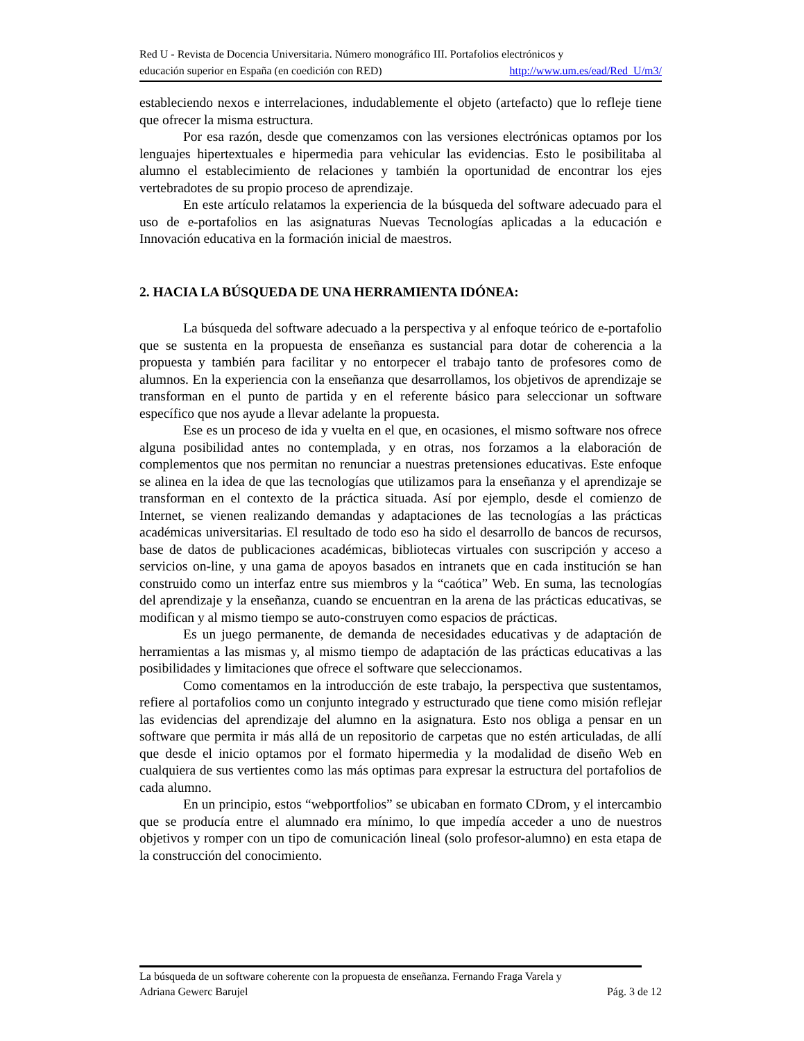Red U - Revista de Docencia Universitaria. Número monográfico III. Portafolios electrónicos y
educación superior en España (en coedición con RED) http://www.um.es/ead/Red_U/m3/
estableciendo nexos e interrelaciones, indudablemente el objeto (artefacto) que lo refleje tiene que ofrecer la misma estructura.
Por esa razón, desde que comenzamos con las versiones electrónicas optamos por los lenguajes hipertextuales e hipermedia para vehicular las evidencias. Esto le posibilitaba al alumno el establecimiento de relaciones y también la oportunidad de encontrar los ejes vertebradotes de su propio proceso de aprendizaje.
En este artículo relatamos la experiencia de la búsqueda del software adecuado para el uso de e-portafolios en las asignaturas Nuevas Tecnologías aplicadas a la educación e Innovación educativa en la formación inicial de maestros.
2. HACIA LA BÚSQUEDA DE UNA HERRAMIENTA IDÓNEA:
La búsqueda del software adecuado a la perspectiva y al enfoque teórico de e-portafolio que se sustenta en la propuesta de enseñanza es sustancial para dotar de coherencia a la propuesta y también para facilitar y no entorpecer el trabajo tanto de profesores como de alumnos. En la experiencia con la enseñanza que desarrollamos, los objetivos de aprendizaje se transforman en el punto de partida y en el referente básico para seleccionar un software específico que nos ayude a llevar adelante la propuesta.
Ese es un proceso de ida y vuelta en el que, en ocasiones, el mismo software nos ofrece alguna posibilidad antes no contemplada, y en otras, nos forzamos a la elaboración de complementos que nos permitan no renunciar a nuestras pretensiones educativas. Este enfoque se alinea en la idea de que las tecnologías que utilizamos para la enseñanza y el aprendizaje se transforman en el contexto de la práctica situada. Así por ejemplo, desde el comienzo de Internet, se vienen realizando demandas y adaptaciones de las tecnologías a las prácticas académicas universitarias. El resultado de todo eso ha sido el desarrollo de bancos de recursos, base de datos de publicaciones académicas, bibliotecas virtuales con suscripción y acceso a servicios on-line, y una gama de apoyos basados en intranets que en cada institución se han construido como un interfaz entre sus miembros y la “caótica” Web. En suma, las tecnologías del aprendizaje y la enseñanza, cuando se encuentran en la arena de las prácticas educativas, se modifican y al mismo tiempo se auto-construyen como espacios de prácticas.
Es un juego permanente, de demanda de necesidades educativas y de adaptación de herramientas a las mismas y, al mismo tiempo de adaptación de las prácticas educativas a las posibilidades y limitaciones que ofrece el software que seleccionamos.
Como comentamos en la introducción de este trabajo, la perspectiva que sustentamos, refiere al portafolios como un conjunto integrado y estructurado que tiene como misión reflejar las evidencias del aprendizaje del alumno en la asignatura. Esto nos obliga a pensar en un software que permita ir más allá de un repositorio de carpetas que no estén articuladas, de allí que desde el inicio optamos por el formato hipermedia y la modalidad de diseño Web en cualquiera de sus vertientes como las más optimas para expresar la estructura del portafolios de cada alumno.
En un principio, estos “webportfolios” se ubicaban en formato CDrom, y el intercambio que se producía entre el alumnado era mínimo, lo que impedía acceder a uno de nuestros objetivos y romper con un tipo de comunicación lineal (solo profesor-alumno) en esta etapa de la construcción del conocimiento.
La búsqueda de un software coherente con la propuesta de enseñanza. Fernando Fraga Varela y
Adriana Gewerc Barujel Pág. 3 de 12